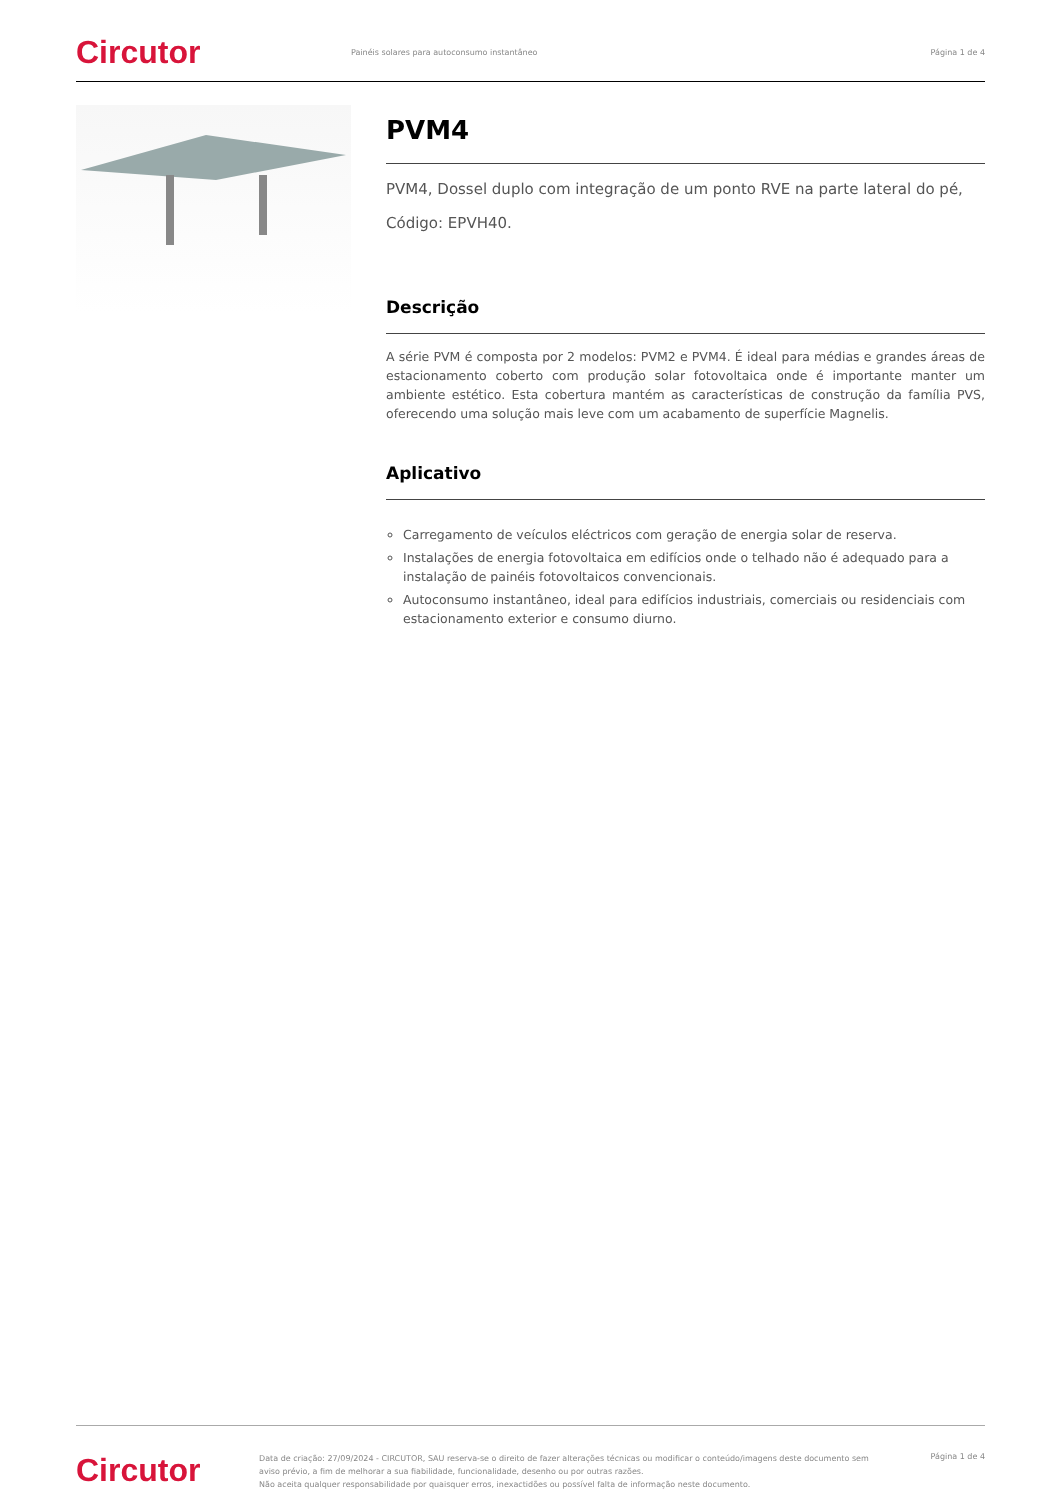Circutor
Painéis solares para autoconsumo instantâneo
Página 1 de 4
PVM4
PVM4, Dossel duplo com integração de um ponto RVE na parte lateral do pé,
Código: EPVH40.
Descrição
A série PVM é composta por 2 modelos: PVM2 e PVM4. É ideal para médias e grandes áreas de estacionamento coberto com produção solar fotovoltaica onde é importante manter um ambiente estético. Esta cobertura mantém as características de construção da família PVS, oferecendo uma solução mais leve com um acabamento de superfície Magnelis.
Aplicativo
Carregamento de veículos eléctricos com geração de energia solar de reserva.
Instalações de energia fotovoltaica em edifícios onde o telhado não é adequado para a instalação de painéis fotovoltaicos convencionais.
Autoconsumo instantâneo, ideal para edifícios industriais, comerciais ou residenciais com estacionamento exterior e consumo diurno.
Circutor
Data de criação: 27/09/2024 - CIRCUTOR, SAU reserva-se o direito de fazer alterações técnicas ou modificar o conteúdo/imagens deste documento sem aviso prévio, a fim de melhorar a sua fiabilidade, funcionalidade, desenho ou por outras razões.
Não aceita qualquer responsabilidade por quaisquer erros, inexactidões ou possível falta de informação neste documento.
Página 1 de 4